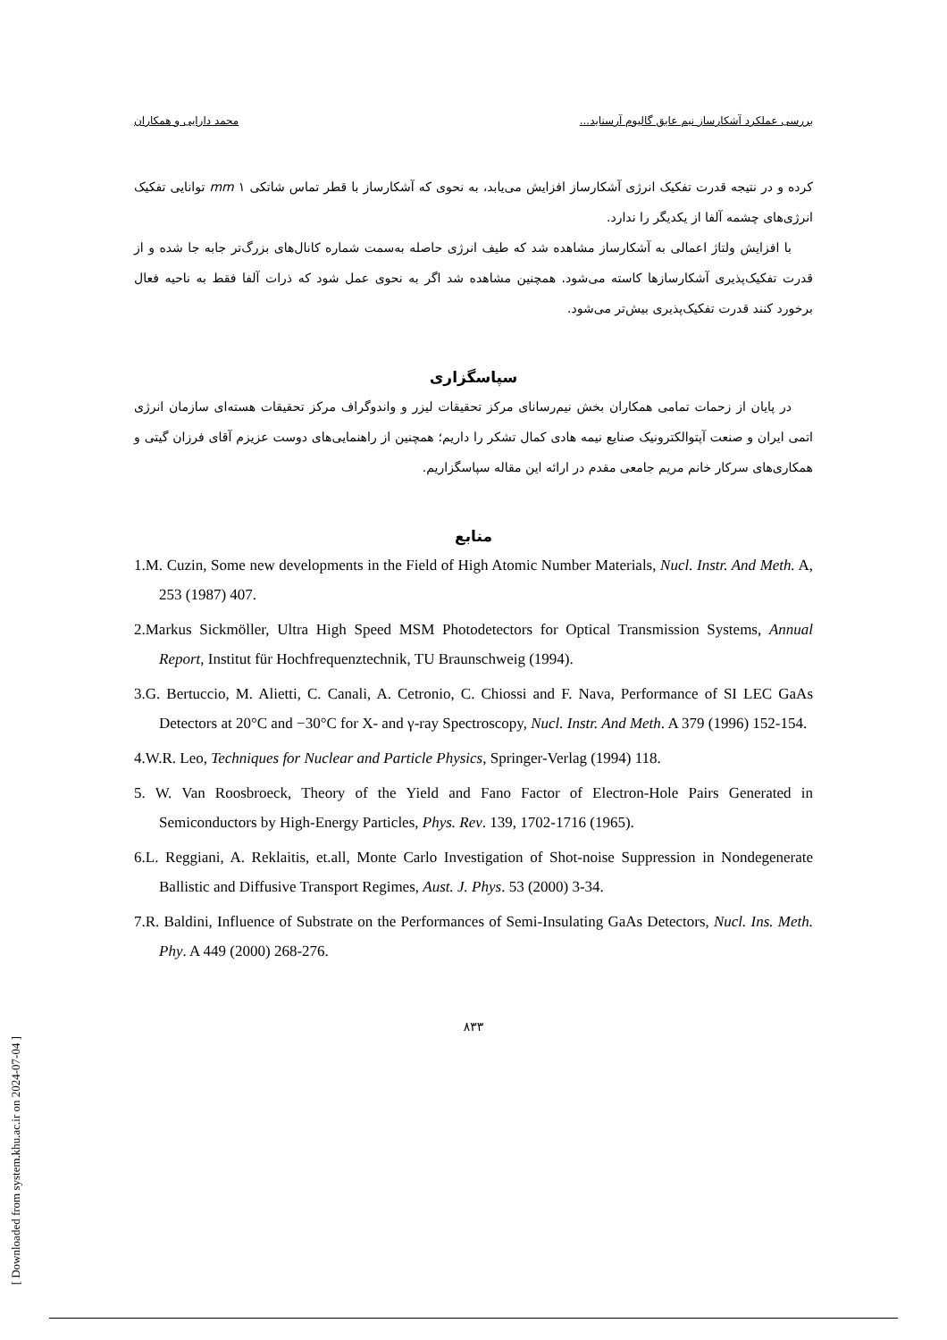بررسی عملکرد آشکارساز نیم عایق گالیوم آرسناید... محمد دارایی و همکاران
کرده و در نتیجه قدرت تفکیک انرژی آشکارساز افزایش می‌یابد، به نحوی که آشکارساز با قطر تماس شاتکی mm ۱ توانایی تفکیک انرژی‌های چشمه آلفا از یکدیگر را ندارد.
با افزایش ولتاژ اعمالی به آشکارساز مشاهده شد که طیف انرژی حاصله به‌سمت شماره کانال‌های بزرگ‌تر جابه جا شده و از قدرت تفکیک‌پذیری آشکارسازها کاسته می‌شود. همچنین مشاهده شد اگر به نحوی عمل شود که ذرات آلفا فقط به ناحیه فعال برخورد کنند قدرت تفکیک‌پذیری بیش‌تر می‌شود.
سپاسگزاری
در پایان از زحمات تمامی همکاران بخش نیم‌رسانای مرکز تحقیقات لیزر و واندوگراف مرکز تحقیقات هسته‌ای سازمان انرژی اتمی ایران و صنعت آپتوالکترونیک صنایع نیمه هادی کمال تشکر را داریم؛ همچنین از راهنمایی‌های دوست عزیزم آقای فرزان گیتی و همکاری‌های سرکار خانم مریم جامعی مقدم در ارائه این مقاله سپاسگزاریم.
منابع
1.M. Cuzin, Some new developments in the Field of High Atomic Number Materials, Nucl. Instr. And Meth. A, 253 (1987) 407.
2.Markus Sickmöller, Ultra High Speed MSM Photodetectors for Optical Transmission Systems, Annual Report, Institut für Hochfrequenztechnik, TU Braunschweig (1994).
3.G. Bertuccio, M. Alietti, C. Canali, A. Cetronio, C. Chiossi and F. Nava, Performance of SI LEC GaAs Detectors at 20°C and −30°C for X- and γ-ray Spectroscopy, Nucl. Instr. And Meth. A 379 (1996) 152-154.
4.W.R. Leo, Techniques for Nuclear and Particle Physics, Springer-Verlag (1994) 118.
5. W. Van Roosbroeck, Theory of the Yield and Fano Factor of Electron-Hole Pairs Generated in Semiconductors by High-Energy Particles, Phys. Rev. 139, 1702-1716 (1965).
6.L. Reggiani, A. Reklaitis, et.all, Monte Carlo Investigation of Shot-noise Suppression in Nondegenerate Ballistic and Diffusive Transport Regimes, Aust. J. Phys. 53 (2000) 3-34.
7.R. Baldini, Influence of Substrate on the Performances of Semi-Insulating GaAs Detectors, Nucl. Ins. Meth. Phy. A 449 (2000) 268-276.
۸۳۳
[ Downloaded from system.khu.ac.ir on 2024-07-04 ]